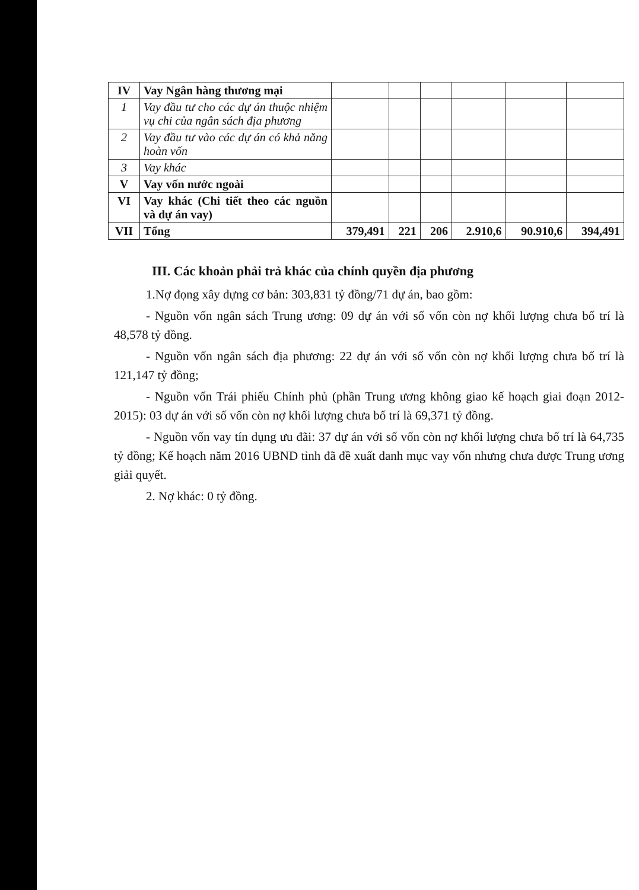| IV | Vay Ngân hàng thương mại | | | | | | |
| 1 | Vay đầu tư cho các dự án thuộc nhiệm vụ chi của ngân sách địa phương | | | | | | |
| 2 | Vay đầu tư vào các dự án có khả năng hoàn vốn | | | | | | |
| 3 | Vay khác | | | | | | |
| V | Vay vốn nước ngoài | | | | | | |
| VI | Vay khác (Chi tiết theo các nguồn và dự án vay) | | | | | | |
| VII | Tổng | 379,491 | 221 | 206 | 2.910,6 | 90.910,6 | 394,491 |
III. Các khoản phải trả khác của chính quyền địa phương
1.Nợ đọng xây dựng cơ bản: 303,831 tỷ đồng/71 dự án, bao gồm:
- Nguồn vốn ngân sách Trung ương: 09 dự án với số vốn còn nợ khối lượng chưa bố trí là 48,578 tỷ đồng.
- Nguồn vốn ngân sách địa phương: 22 dự án với số vốn còn nợ khối lượng chưa bố trí là 121,147 tỷ đồng;
- Nguồn vốn Trái phiếu Chính phủ (phần Trung ương không giao kế hoạch giai đoạn 2012-2015): 03 dự án với số vốn còn nợ khối lượng chưa bố trí là 69,371 tỷ đồng.
- Nguồn vốn vay tín dụng ưu đãi: 37 dự án với số vốn còn nợ khối lượng chưa bố trí là 64,735 tỷ đồng; Kế hoạch năm 2016 UBND tỉnh đã đề xuất danh mục vay vốn nhưng chưa được Trung ương giải quyết.
2. Nợ khác: 0 tỷ đồng.